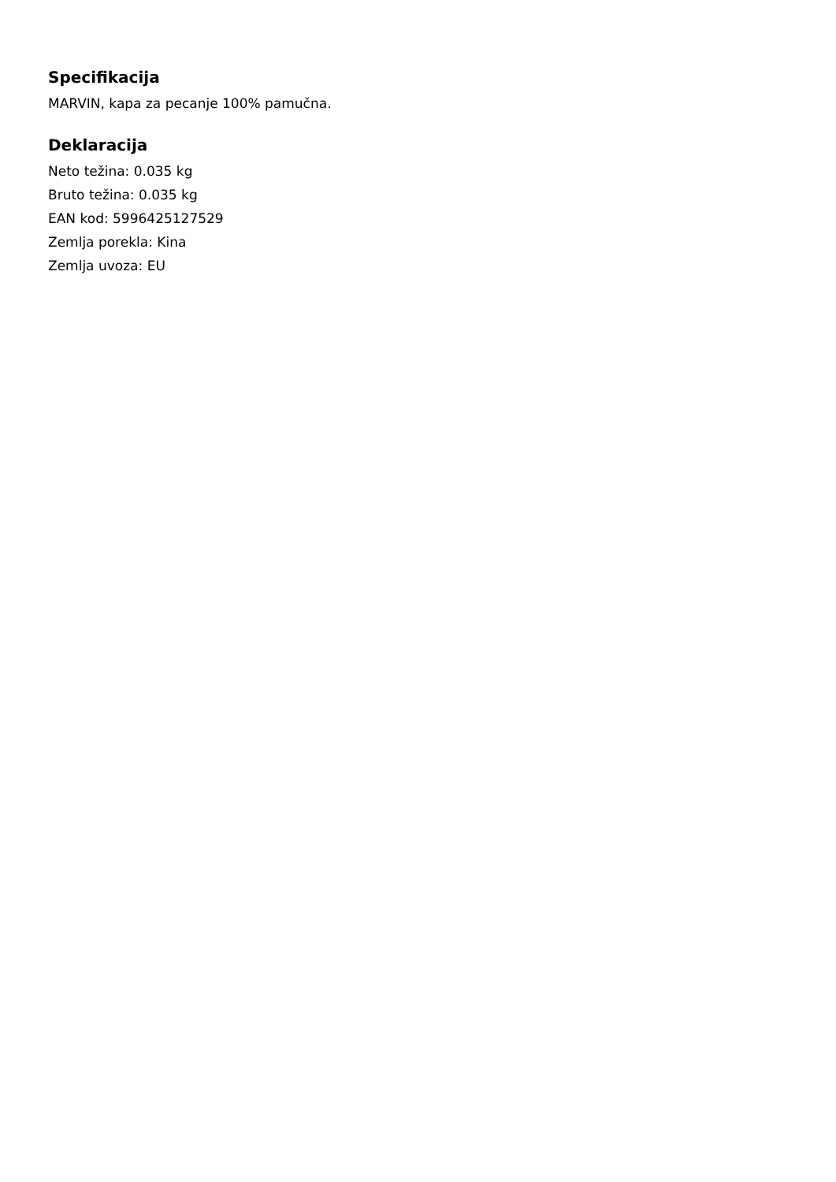Specifikacija
MARVIN, kapa za pecanje 100% pamučna.
Deklaracija
Neto težina: 0.035 kg
Bruto težina: 0.035 kg
EAN kod: 5996425127529
Zemlja porekla: Kina
Zemlja uvoza: EU